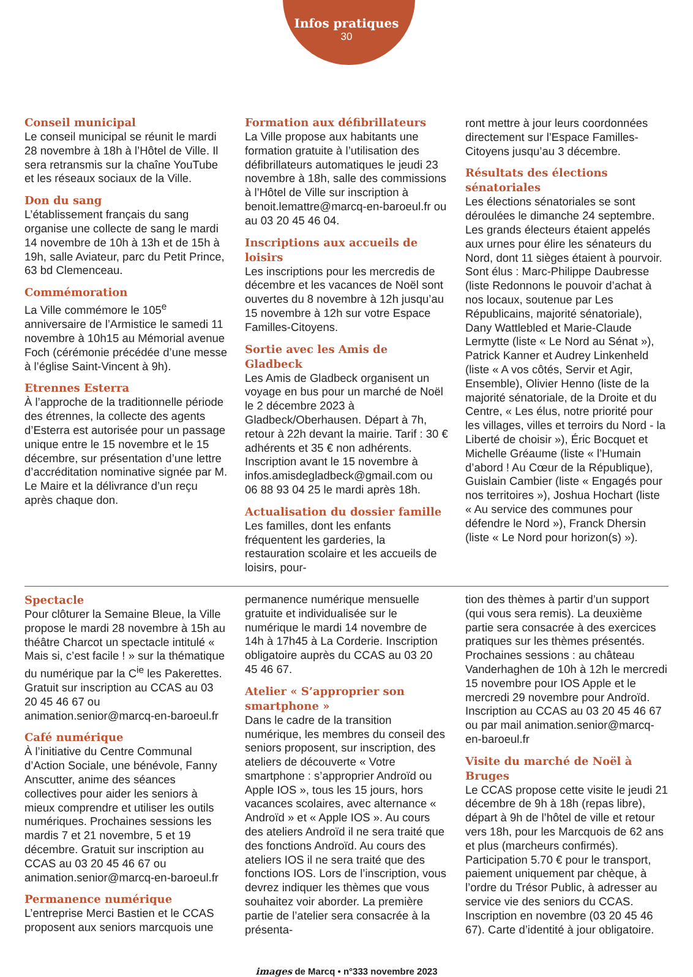Infos pratiques
30
Conseil municipal
Le conseil municipal se réunit le mardi 28 novembre à 18h à l’Hôtel de Ville. Il sera retransmis sur la chaîne YouTube et les réseaux sociaux de la Ville.
Don du sang
L’établissement français du sang organise une collecte de sang le mardi 14 novembre de 10h à 13h et de 15h à 19h, salle Aviateur, parc du Petit Prince, 63 bd Clemenceau.
Commémoration
La Ville commémore le 105<sup>e</sup> anniversaire de l’Armistice le samedi 11 novembre à 10h15 au Mémorial avenue Foch (cérémonie précédée d’une messe à l’église Saint-Vincent à 9h).
Etrennes Esterra
À l’approche de la traditionnelle période des étrennes, la collecte des agents d’Esterra est autorisée pour un passage unique entre le 15 novembre et le 15 décembre, sur présentation d’une lettre d’accréditation nominative signée par M. Le Maire et la délivrance d’un reçu après chaque don.
Formation aux défibrillateurs
La Ville propose aux habitants une formation gratuite à l’utilisation des défibrillateurs automatiques le jeudi 23 novembre à 18h, salle des commissions à l’Hôtel de Ville sur inscription à benoit.lemattre@marcq-en-baroeul.fr ou au 03 20 45 46 04.
Inscriptions aux accueils de loisirs
Les inscriptions pour les mercredis de décembre et les vacances de Noël sont ouvertes du 8 novembre à 12h jusqu’au 15 novembre à 12h sur votre Espace Familles-Citoyens.
Sortie avec les Amis de Gladbeck
Les Amis de Gladbeck organisent un voyage en bus pour un marché de Noël le 2 décembre 2023 à Gladbeck/Oberhausen. Départ à 7h, retour à 22h devant la mairie. Tarif : 30 € adhérents et 35 € non adhérents.
Inscription avant le 15 novembre à infos.amisdegladbeck@gmail.com ou 06 88 93 04 25 le mardi après 18h.
Actualisation du dossier famille
Les familles, dont les enfants fréquentent les garderies, la restauration scolaire et les accueils de loisirs, pour-
ront mettre à jour leurs coordonnées directement sur l’Espace Familles-Citoyens jusqu’au 3 décembre.
Résultats des élections sénatoriales
Les élections sénatoriales se sont déroulées le dimanche 24 septembre. Les grands électeurs étaient appelés aux urnes pour élire les sénateurs du Nord, dont 11 sièges étaient à pourvoir. Sont élus : Marc-Philippe Daubresse (liste Redonnons le pouvoir d’achat à nos locaux, soutenue par Les Républicains, majorité sénatoriale), Dany Wattlebled et Marie-Claude Lermytte (liste « Le Nord au Sénat »), Patrick Kanner et Audrey Linkenheld (liste « A vos côtés, Servir et Agir, Ensemble), Olivier Henno (liste de la majorité sénatoriale, de la Droite et du Centre, « Les élus, notre priorité pour les villages, villes et terroirs du Nord - la Liberté de choisir »), Éric Bocquet et Michelle Gréaume (liste « l’Humain d’abord ! Au Cœur de la République), Guislain Cambier (liste « Engagés pour nos territoires »), Joshua Hochart (liste « Au service des communes pour défendre le Nord »), Franck Dhersin (liste « Le Nord pour horizon(s) »).
Spectacle
Pour clôturer la Semaine Bleue, la Ville propose le mardi 28 novembre à 15h au théâtre Charcot un spectacle intitulé « Mais si, c’est facile ! » sur la thématique du numérique par la C<sup>ie</sup> les Pakerettes. Gratuit sur inscription au CCAS au 03 20 45 46 67 ou animation.senior@marcq-en-baroeul.fr
Café numérique
À l’initiative du Centre Communal d’Action Sociale, une bénévole, Fanny Anscutter, anime des séances collectives pour aider les seniors à mieux comprendre et utiliser les outils numériques. Prochaines sessions les mardis 7 et 21 novembre, 5 et 19 décembre. Gratuit sur inscription au CCAS au 03 20 45 46 67 ou animation.senior@marcq-en-baroeul.fr
Permanence numérique
L’entreprise Merci Bastien et le CCAS proposent aux seniors marcquois une
permanence numérique mensuelle gratuite et individualisée sur le numérique le mardi 14 novembre de 14h à 17h45 à La Corderie. Inscription obligatoire auprès du CCAS au 03 20 45 46 67.
Atelier « S’approprier son smartphone »
Dans le cadre de la transition numérique, les membres du conseil des seniors proposent, sur inscription, des ateliers de découverte « Votre smartphone : s’approprier Androïd ou Apple IOS », tous les 15 jours, hors vacances scolaires, avec alternance « Androïd » et « Apple IOS ». Au cours des ateliers Androïd il ne sera traité que des fonctions Androïd. Au cours des ateliers IOS il ne sera traité que des fonctions IOS. Lors de l’inscription, vous devrez indiquer les thèmes que vous souhaitez voir aborder. La première partie de l’atelier sera consacrée à la présenta-
tion des thèmes à partir d’un support (qui vous sera remis). La deuxième partie sera consacrée à des exercices pratiques sur les thèmes présentés. Prochaines sessions : au château Vanderhaghen de 10h à 12h le mercredi 15 novembre pour IOS Apple et le mercredi 29 novembre pour Androïd. Inscription au CCAS au 03 20 45 46 67 ou par mail animation.senior@marcq-en-baroeul.fr
Visite du marché de Noël à Bruges
Le CCAS propose cette visite le jeudi 21 décembre de 9h à 18h (repas libre), départ à 9h de l’hôtel de ville et retour vers 18h, pour les Marcquois de 62 ans et plus (marcheurs confirmés). Participation 5.70 € pour le transport, paiement uniquement par chèque, à l’ordre du Trésor Public, à adresser au service vie des seniors du CCAS. Inscription en novembre (03 20 45 46 67). Carte d’identité à jour obligatoire.
images de Marcq • n°333 novembre 2023